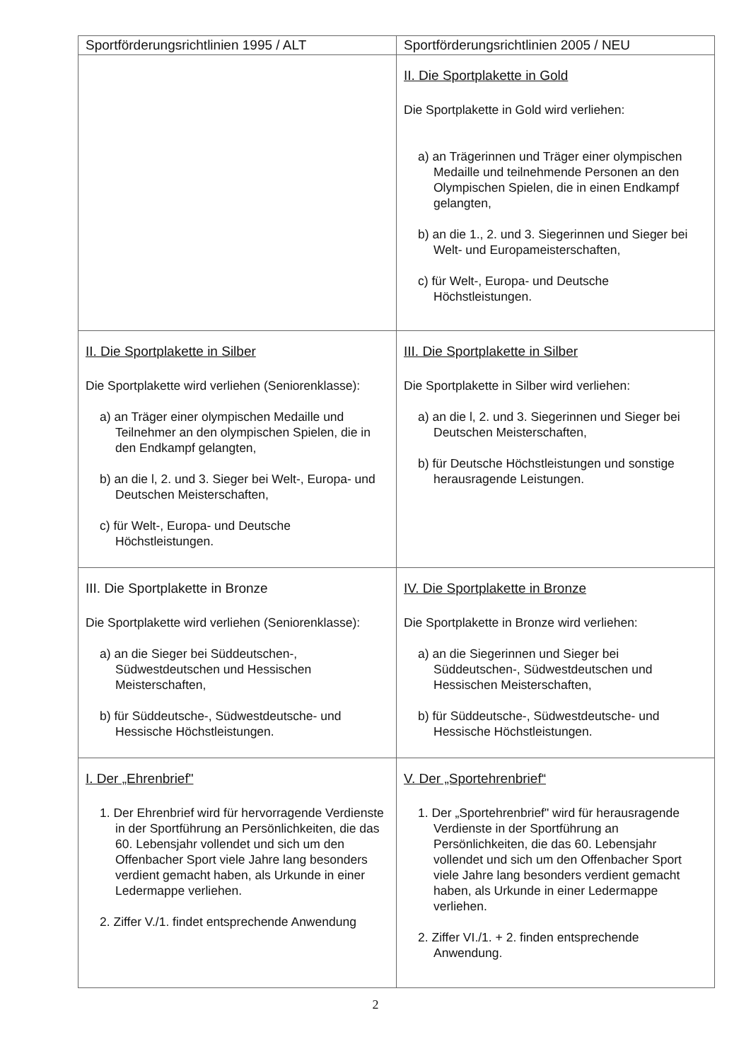| Sportförderungsrichtlinien 1995 / ALT | Sportförderungsrichtlinien 2005 / NEU |
| --- | --- |
| | II. Die Sportplakette in Gold Die Sportplakette in Gold wird verliehen: a) an Trägerinnen und Träger einer olympischen Medaille und teilnehmende Personen an den Olympischen Spielen, die in einen Endkampf gelangten, b) an die 1., 2. und 3. Siegerinnen und Sieger bei Welt- und Europameisterschaften, c) für Welt-, Europa- und Deutsche Höchstleistungen. |
| II. Die Sportplakette in Silber Die Sportplakette wird verliehen (Seniorenklasse): a) an Träger einer olympischen Medaille und Teilnehmer an den olympischen Spielen, die in den Endkampf gelangten, b) an die l, 2. und 3. Sieger bei Welt-, Europa- und Deutschen Meisterschaften, c) für Welt-, Europa- und Deutsche Höchstleistungen. | III. Die Sportplakette in Silber Die Sportplakette in Silber wird verliehen: a) an die l, 2. und 3. Siegerinnen und Sieger bei Deutschen Meisterschaften, b) für Deutsche Höchstleistungen und sonstige herausragende Leistungen. |
| III. Die Sportplakette in Bronze Die Sportplakette wird verliehen (Seniorenklasse): a) an die Sieger bei Süddeutschen-, Südwestdeutschen und Hessischen Meisterschaften, b) für Süddeutsche-, Südwestdeutsche- und Hessische Höchstleistungen. | IV. Die Sportplakette in Bronze Die Sportplakette in Bronze wird verliehen: a) an die Siegerinnen und Sieger bei Süddeutschen-, Südwestdeutschen und Hessischen Meisterschaften, b) für Süddeutsche-, Südwestdeutsche- und Hessische Höchstleistungen. |
| I. Der „Ehrenbrief" 1. Der Ehrenbrief wird für hervorragende Verdienste in der Sportführung an Persönlichkeiten, die das 60. Lebensjahr vollendet und sich um den Offenbacher Sport viele Jahre lang besonders verdient gemacht haben, als Urkunde in einer Ledermappe verliehen. 2. Ziffer V./1. findet entsprechende Anwendung | V. Der „Sportehrenbrief“ 1. Der „Sportehrenbrief" wird für herausragende Verdienste in der Sportführung an Persönlichkeiten, die das 60. Lebensjahr vollendet und sich um den Offenbacher Sport viele Jahre lang besonders verdient gemacht haben, als Urkunde in einer Ledermappe verliehen. 2. Ziffer VI./1. + 2. finden entsprechende Anwendung. |
2